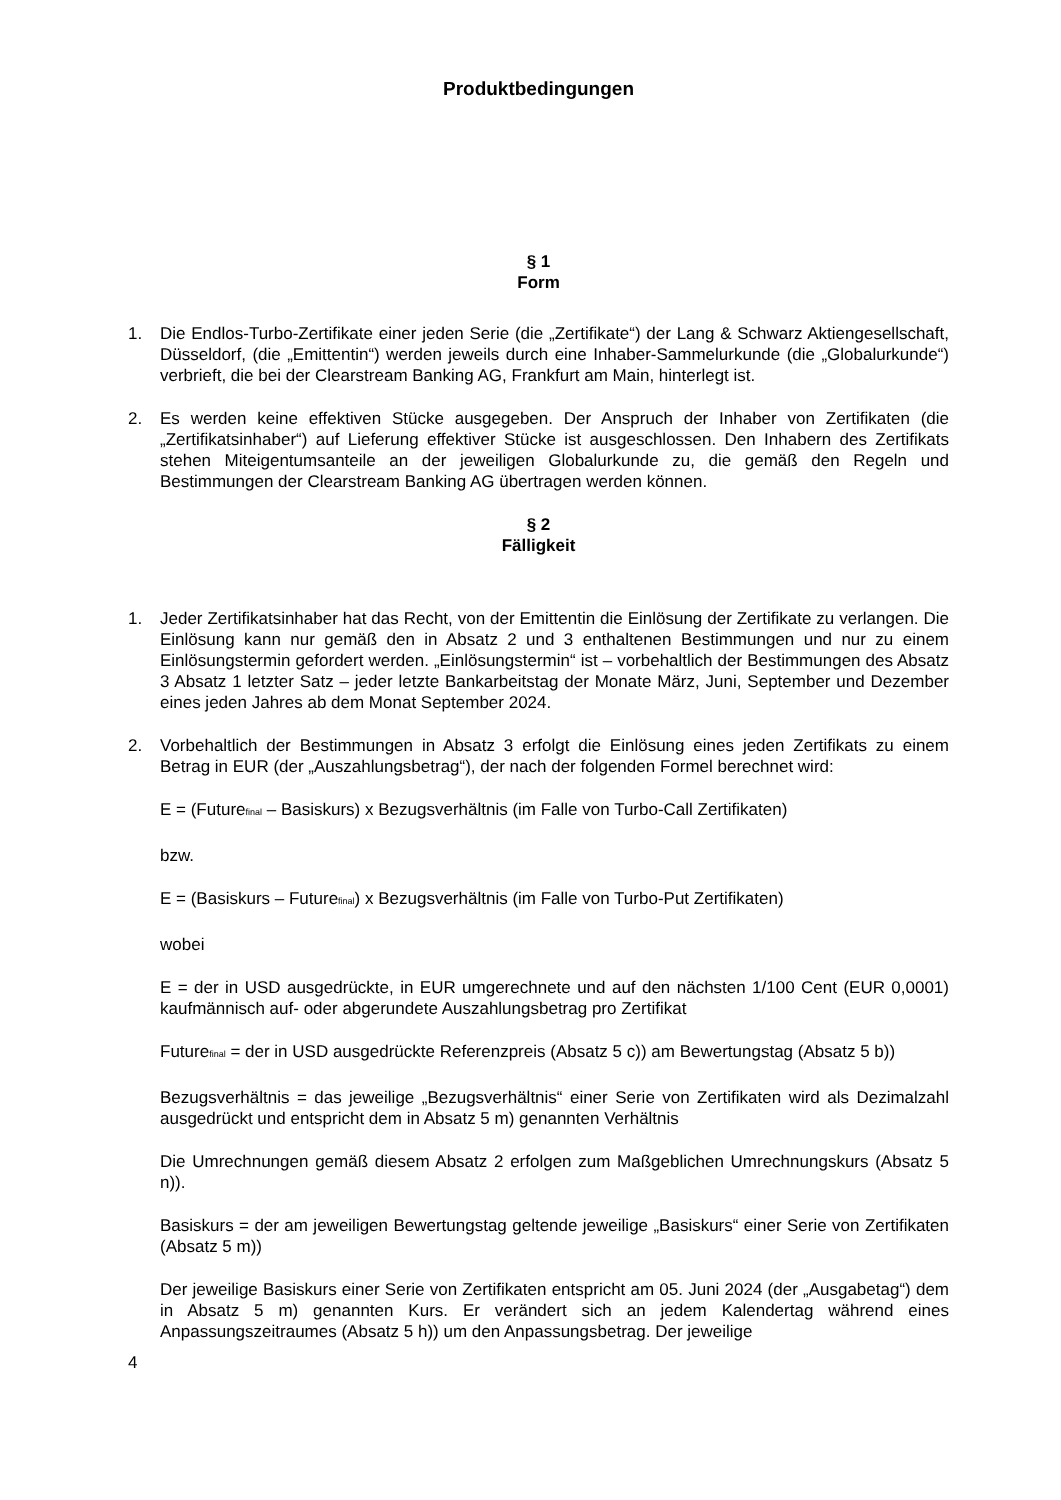Produktbedingungen
§ 1
Form
1. Die Endlos-Turbo-Zertifikate einer jeden Serie (die „Zertifikate“) der Lang & Schwarz Aktiengesellschaft, Düsseldorf, (die „Emittentin“) werden jeweils durch eine Inhaber-Sammelurkunde (die „Globalurkunde“) verbrieft, die bei der Clearstream Banking AG, Frankfurt am Main, hinterlegt ist.
2. Es werden keine effektiven Stücke ausgegeben. Der Anspruch der Inhaber von Zertifikaten (die „Zertifikatsinhaber“) auf Lieferung effektiver Stücke ist ausgeschlossen. Den Inhabern des Zertifikats stehen Miteigentumsanteile an der jeweiligen Globalurkunde zu, die gemäß den Regeln und Bestimmungen der Clearstream Banking AG übertragen werden können.
§ 2
Fälligkeit
1. Jeder Zertifikatsinhaber hat das Recht, von der Emittentin die Einlösung der Zertifikate zu verlangen. Die Einlösung kann nur gemäß den in Absatz 2 und 3 enthaltenen Bestimmungen und nur zu einem Einlösungstermin gefordert werden. „Einlösungstermin“ ist – vorbehaltlich der Bestimmungen des Absatz 3 Absatz 1 letzter Satz – jeder letzte Bankarbeitstag der Monate März, Juni, September und Dezember eines jeden Jahres ab dem Monat September 2024.
2. Vorbehaltlich der Bestimmungen in Absatz 3 erfolgt die Einlösung eines jeden Zertifikats zu einem Betrag in EUR (der „Auszahlungsbetrag“), der nach der folgenden Formel berechnet wird:
E = (Future<sub>final</sub> – Basiskurs) x Bezugsverhältnis (im Falle von Turbo-Call Zertifikaten)
bzw.
E = (Basiskurs – Future<sub>final</sub>) x Bezugsverhältnis (im Falle von Turbo-Put Zertifikaten)
wobei
E = der in USD ausgedrückte, in EUR umgerechnete und auf den nächsten 1/100 Cent (EUR 0,0001) kaufmännisch auf- oder abgerundete Auszahlungsbetrag pro Zertifikat
Future<sub>final</sub> = der in USD ausgedrückte Referenzpreis (Absatz 5 c)) am Bewertungstag (Absatz 5 b))
Bezugsverhältnis = das jeweilige „Bezugsverhältnis“ einer Serie von Zertifikaten wird als Dezimalzahl ausgedrückt und entspricht dem in Absatz 5 m) genannten Verhältnis
Die Umrechnungen gemäß diesem Absatz 2 erfolgen zum Maßgeblichen Umrechnungskurs (Absatz 5 n)).
Basiskurs = der am jeweiligen Bewertungstag geltende jeweilige „Basiskurs“ einer Serie von Zertifikaten (Absatz 5 m))
Der jeweilige Basiskurs einer Serie von Zertifikaten entspricht am 05. Juni 2024 (der „Ausgabetag“) dem in Absatz 5 m) genannten Kurs. Er verändert sich an jedem Kalendertag während eines Anpassungszeitraumes (Absatz 5 h)) um den Anpassungsbetrag. Der jeweilige
4